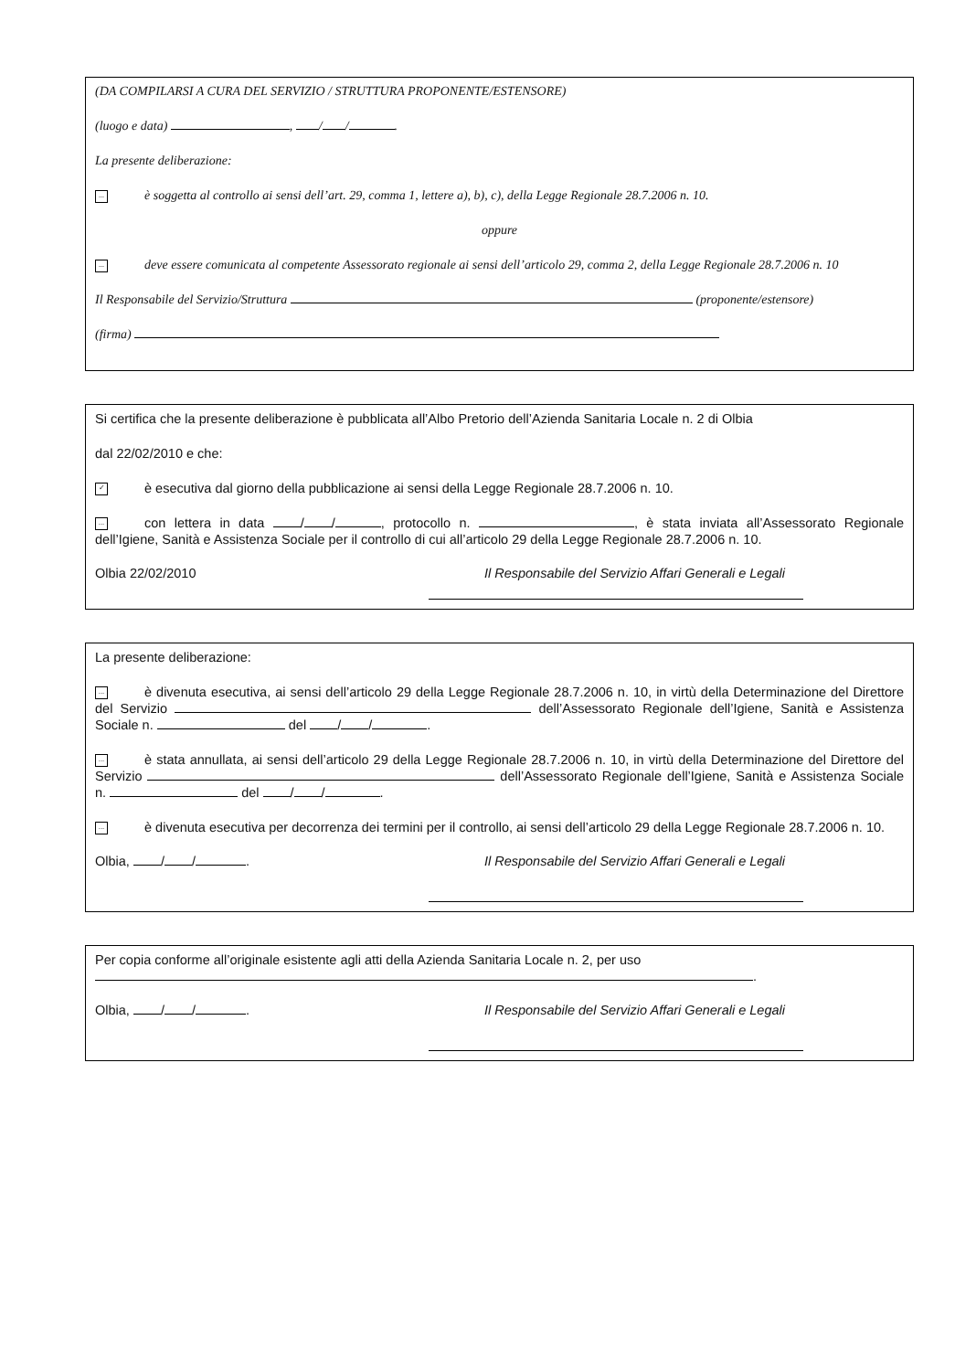(DA COMPILARSI A CURA DEL SERVIZIO / STRUTTURA PROPONENTE/ESTENSORE)
(luogo e data) , / / .
La presente deliberazione:
... è soggetta al controllo ai sensi dell’art. 29, comma 1, lettere a), b), c), della Legge Regionale 28.7.2006 n. 10.
oppure
... deve essere comunicata al competente Assessorato regionale ai sensi dell’articolo 29, comma 2, della Legge Regionale 28.7.2006 n. 10
Il Responsabile del Servizio/Struttura (proponente/estensore)
(firma)
Si certifica che la presente deliberazione è pubblicata all’Albo Pretorio dell’Azienda Sanitaria Locale n. 2 di Olbia
dal 22/02/2010 e che:
✓ è esecutiva dal giorno della pubblicazione ai sensi della Legge Regionale 28.7.2006 n. 10.
... con lettera in data / / , protocollo n. , è stata inviata all’Assessorato Regionale dell’Igiene, Sanità e Assistenza Sociale per il controllo di cui all’articolo 29 della Legge Regionale 28.7.2006 n. 10.
Olbia 22/02/2010 Il Responsabile del Servizio Affari Generali e Legali
La presente deliberazione:
... è divenuta esecutiva, ai sensi dell’articolo 29 della Legge Regionale 28.7.2006 n. 10, in virtù della Determinazione del Direttore del Servizio dell’Assessorato Regionale dell’Igiene, Sanità e Assistenza Sociale n. del / / .
... è stata annullata, ai sensi dell’articolo 29 della Legge Regionale 28.7.2006 n. 10, in virtù della Determinazione del Direttore del Servizio dell’Assessorato Regionale dell’Igiene, Sanità e Assistenza Sociale n. del / / .
... è divenuta esecutiva per decorrenza dei termini per il controllo, ai sensi dell’articolo 29 della Legge Regionale 28.7.2006 n. 10.
Olbia, / / . Il Responsabile del Servizio Affari Generali e Legali
Per copia conforme all’originale esistente agli atti della Azienda Sanitaria Locale n. 2, per uso .
Olbia, / / . Il Responsabile del Servizio Affari Generali e Legali